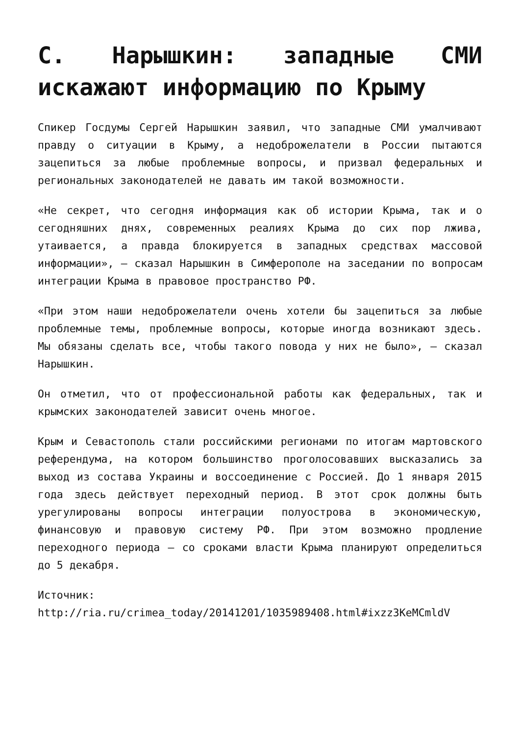С. Нарышкин: западные СМИ искажают информацию по Крыму
Спикер Госдумы Сергей Нарышкин заявил, что западные СМИ умалчивают правду о ситуации в Крыму, а недоброжелатели в России пытаются зацепиться за любые проблемные вопросы, и призвал федеральных и региональных законодателей не давать им такой возможности.
«Не секрет, что сегодня информация как об истории Крыма, так и о сегодняшних днях, современных реалиях Крыма до сих пор лжива, утаивается, а правда блокируется в западных средствах массовой информации», — сказал Нарышкин в Симферополе на заседании по вопросам интеграции Крыма в правовое пространство РФ.
«При этом наши недоброжелатели очень хотели бы зацепиться за любые проблемные темы, проблемные вопросы, которые иногда возникают здесь. Мы обязаны сделать все, чтобы такого повода у них не было», — сказал Нарышкин.
Он отметил, что от профессиональной работы как федеральных, так и крымских законодателей зависит очень многое.
Крым и Севастополь стали российскими регионами по итогам мартовского референдума, на котором большинство проголосовавших высказались за выход из состава Украины и воссоединение с Россией. До 1 января 2015 года здесь действует переходный период. В этот срок должны быть урегулированы вопросы интеграции полуострова в экономическую, финансовую и правовую систему РФ. При этом возможно продление переходного периода — со сроками власти Крыма планируют определиться до 5 декабря.
Источник: http://ria.ru/crimea_today/20141201/1035989408.html#ixzz3KeMCmldV